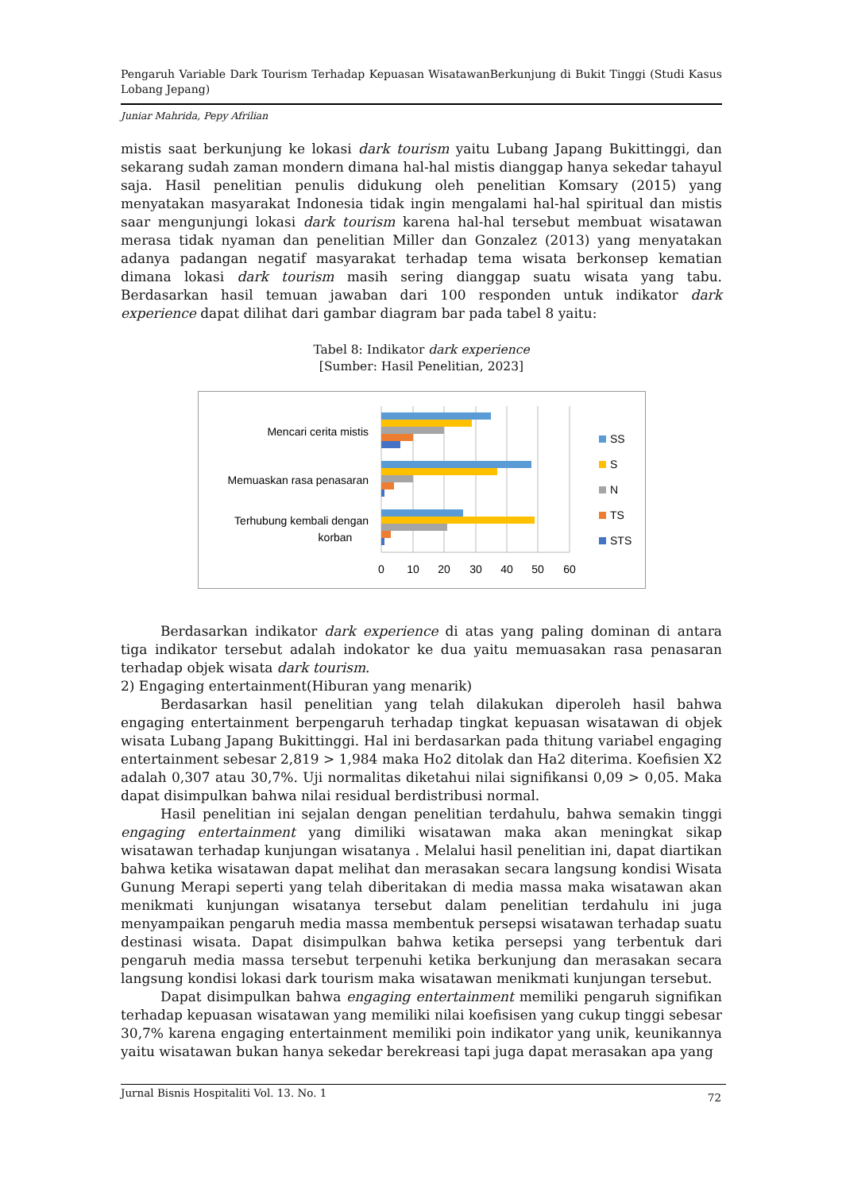Pengaruh Variable Dark Tourism Terhadap Kepuasan WisatawanBerkunjung di Bukit Tinggi (Studi Kasus Lobang Jepang)
Juniar Mahrida, Pepy Afrilian
mistis saat berkunjung ke lokasi dark tourism yaitu Lubang Japang Bukittinggi, dan sekarang sudah zaman mondern dimana hal-hal mistis dianggap hanya sekedar tahayul saja. Hasil penelitian penulis didukung oleh penelitian Komsary (2015) yang menyatakan masyarakat Indonesia tidak ingin mengalami hal-hal spiritual dan mistis saar mengunjungi lokasi dark tourism karena hal-hal tersebut membuat wisatawan merasa tidak nyaman dan penelitian Miller dan Gonzalez (2013) yang menyatakan adanya padangan negatif masyarakat terhadap tema wisata berkonsep kematian dimana lokasi dark tourism masih sering dianggap suatu wisata yang tabu. Berdasarkan hasil temuan jawaban dari 100 responden untuk indikator dark experience dapat dilihat dari gambar diagram bar pada tabel 8 yaitu:
Tabel 8: Indikator dark experience
[Sumber: Hasil Penelitian, 2023]
Mencari cerita mistis
Memuaskan rasa penasaran
Terhubung kembali dengan
korban
0
10
20
30
40
50
60
SS
S
N
TS
STS
Berdasarkan indikator dark experience di atas yang paling dominan di antara tiga indikator tersebut adalah indokator ke dua yaitu memuasakan rasa penasaran terhadap objek wisata dark tourism.
2) Engaging entertainment(Hiburan yang menarik)
Berdasarkan hasil penelitian yang telah dilakukan diperoleh hasil bahwa engaging entertainment berpengaruh terhadap tingkat kepuasan wisatawan di objek wisata Lubang Japang Bukittinggi. Hal ini berdasarkan pada thitung variabel engaging entertainment sebesar 2,819 > 1,984 maka Ho2 ditolak dan Ha2 diterima. Koefisien X2 adalah 0,307 atau 30,7%. Uji normalitas diketahui nilai signifikansi 0,09 > 0,05. Maka dapat disimpulkan bahwa nilai residual berdistribusi normal.
Hasil penelitian ini sejalan dengan penelitian terdahulu, bahwa semakin tinggi engaging entertainment yang dimiliki wisatawan maka akan meningkat sikap wisatawan terhadap kunjungan wisatanya . Melalui hasil penelitian ini, dapat diartikan bahwa ketika wisatawan dapat melihat dan merasakan secara langsung kondisi Wisata Gunung Merapi seperti yang telah diberitakan di media massa maka wisatawan akan menikmati kunjungan wisatanya tersebut dalam penelitian terdahulu ini juga menyampaikan pengaruh media massa membentuk persepsi wisatawan terhadap suatu destinasi wisata. Dapat disimpulkan bahwa ketika persepsi yang terbentuk dari pengaruh media massa tersebut terpenuhi ketika berkunjung dan merasakan secara langsung kondisi lokasi dark tourism maka wisatawan menikmati kunjungan tersebut.
Dapat disimpulkan bahwa engaging entertainment memiliki pengaruh signifikan terhadap kepuasan wisatawan yang memiliki nilai koefisisen yang cukup tinggi sebesar 30,7% karena engaging entertainment memiliki poin indikator yang unik, keunikannya yaitu wisatawan bukan hanya sekedar berekreasi tapi juga dapat merasakan apa yang
Jurnal Bisnis Hospitaliti Vol. 13. No. 1 72